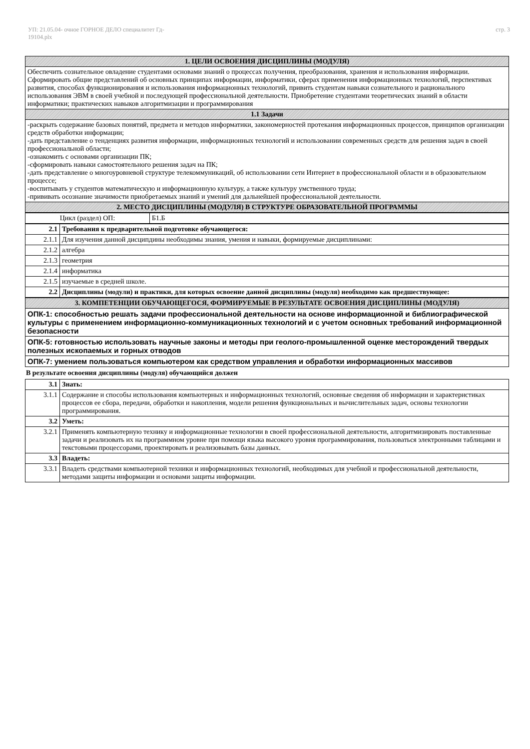УП: 21.05.04- очное ГОРНОЕ ДЕЛО специалитет Гд-
19104.plx
стр. 3
| 1. ЦЕЛИ ОСВОЕНИЯ ДИСЦИПЛИНЫ (МОДУЛЯ) |
| --- |
| Обеспечить сознательное овладение студентами основами знаний о процессах получения, преобразования, хранения и использования информации. Сформировать общие представлений об основных принципах информации, информатики, сферах применения информационных технологий, перспективах развития, способах функционирования и использования информационных технологий, привить студентам навыки сознательного и рационального использования ЭВМ в своей учебной и последующей профессиональной деятельности. Приобретение студентами теоретических знаний в области информатики; практических навыков алгоритмизации и программирования |
| 1.1 Задачи |
| -раскрыть содержание базовых понятий, предмета и методов информатики, закономерностей протекания информационных процессов, принципов организации средств обработки информации; -дать представление о тенденциях развития информации, информационных технологий и использовании современных средств для решения задач в своей профессиональной области; -ознакомить с основами организации ПК; -сформировать навыки самостоятельного решения задач на ПК; -дать представление о многоуровневой структуре телекоммуникаций, об использовании сети Интернет в профессиональной области и в образовательном процессе; -воспитывать у студентов математическую и информационную культуру, а также культуру умственного труда; -прививать осознание значимости приобретаемых знаний и умений для дальнейшей профессиональной деятельности. |
| 2. МЕСТО ДИСЦИПЛИНЫ (МОДУЛЯ) В СТРУКТУРЕ ОБРАЗОВАТЕЛЬНОЙ ПРОГРАММЫ |
| Цикл (раздел) ОП: | Б1.Б |
| 2.1 | Требования к предварительной подготовке обучающегося: |
| 2.1.1 | Для изучения данной дисципдины необходимы знания, умения и навыки, формируемые дисциплинами: |
| 2.1.2 | алгебра |
| 2.1.3 | геометрия |
| 2.1.4 | информатика |
| 2.1.5 | изучаемые в средней школе. |
| 2.2 | Дисциплины (модули) и практики, для которых освоение данной дисциплины (модуля) необходимо как предшествующее: |
| 3. КОМПЕТЕНЦИИ ОБУЧАЮЩЕГОСЯ, ФОРМИРУЕМЫЕ В РЕЗУЛЬТАТЕ ОСВОЕНИЯ ДИСЦИПЛИНЫ (МОДУЛЯ) |
| --- |
| ОПК-1: способностью решать задачи профессиональной деятельности на основе информационной и библиографической культуры с применением информационно-коммуникационных технологий и с учетом основных требований информационной безопасности |
| ОПК-5: готовностью использовать научные законы и методы при геолого-промышленной оценке месторождений твердых полезных ископаемых и горных отводов |
| ОПК-7: умением пользоваться компьютером как средством управления и обработки информационных массивов |
В результате освоения дисциплины (модуля) обучающийся должен
| 3.1 | Знать: |
| 3.1.1 | Содержание и способы использования компьютерных и информационных технологий, основные сведения об информации и характеристиках процессов ее сбора, передачи, обработки и накопления, модели решения функциональных и вычислительных задач, основы технологии программирования. |
| 3.2 | Уметь: |
| 3.2.1 | Применять компьютерную технику и информационные технологии в своей профессиональной деятельности, алгоритмизировать поставленные задачи и реализовать их на программном уровне при помощи языка высокого уровня программирования, пользоваться электронными таблицами и текстовыми процессорами, проектировать и реализовывать базы данных. |
| 3.3 | Владеть: |
| 3.3.1 | Владеть средствами компьютерной техники и информационных технологий, необходимых для учебной и профессиональной деятельности, методами защиты информации и основами защиты информации. |